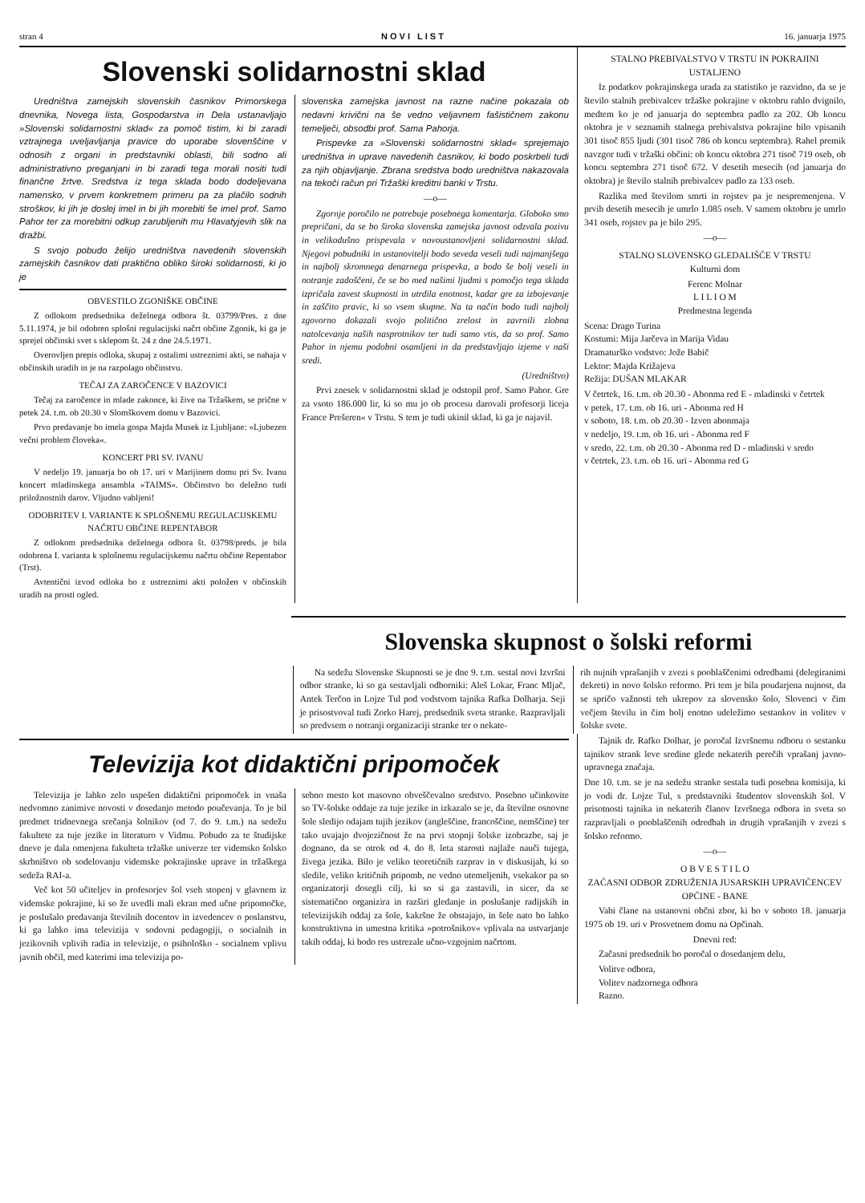stran 4 NOVI LIST 16. januarja 1975
Slovenski solidarnostni sklad
Uredništva zamejskih slovenskih časnikov Primorskega dnevnika, Novega lista, Gospodarstva in Dela ustanavljajo »Slovenski solidarnostni sklad« za pomoč tistim, ki bi zaradi vztrajnega uveljavljanja pravice do uporabe slovenščine v odnosih z organi in predstavniki oblasti, bili sodno ali administrativno preganjani in bi zaradi tega morali nositi tudi finančne žrtve. Sredstva iz tega sklada bodo dodeljevana namensko, v prvem konkretnem primeru pa za plačilo sodnih stroškov, ki jih je doslej imel in bi jih morebiti še imel prof. Samo Pahor ter za morebitni odkup zarubljenih mu Hlavatyjevih slik na dražbi.
S svojo pobudo želijo uredništva navedenih slovenskih zamejskih časnikov dati praktično obliko široki solidarnosti, ki jo je
OBVESTILO ZGONIŠKE OBČINE
Z odlokom predsednika deželnega odbora št. 03799/Pres. z dne 5.11.1974, je bil odobren splošni regulacijski načrt občine Zgonik, ki ga je sprejel občinski svet s sklepom št. 24 z dne 24.5.1971.
Overovljen prepis odloka, skupaj z ostalimi ustreznimi akti, se nahaja v občinskih uradih in je na razpolago občinstvu.
TEČAJ ZA ZAROČENCE V BAZOVICI
Tečaj za zaročence in mlade zakonce, ki živе na Tržaškem, se prične v petek 24. t.m. ob 20.30 v Slomškovem domu v Bazovici.
Prvo predavanje bo imela gospa Majda Musek iz Ljubljane: »Ljubezen večni problem človeka«.
KONCERT PRI SV. IVANU
V nedeljo 19. januarja bo ob 17. uri v Marijinem domu pri Sv. Ivanu koncert mladinskega ansambla »TAIMS«. Občinstvo bo deležno tudi priložnostnih darov. Vljudno vabljeni!
ODOBRITEV I. VARIANTE K SPLOŠNEMU REGULACIJSKEMU NAČRTU OBČINE REPENTABOR
Z odlokom predsednika deželnega odbora št. 03798/preds. je bila odobrena I. varianta k splošnemu regulacijskemu načrtu občine Repentabor (Trst).
Avtentični izvod odloka bo z ustreznimi akti položen v občinskih uradih na prosti ogled.
slovenska zamejska javnost na razne načine pokazala ob nedavni krivični na še vedno veljavnem fašističnem zakonu temelječi, obsodbi prof. Sama Pahorja.
Prispevke za »Slovenski solidarnostni sklad« sprejemajo uredništva in uprave navedenih časnikov, ki bodo poskrbeli tudi za njih objavljanje. Zbrana sredstva bodo uredništva nakazovala na tekoči račun pri Tržaški kreditni banki v Trstu.
—o—
Zgornje poročilo ne potrebuje posebnega komentarja. Globoko smo prepričani, da se bo široka slovenska zamejska javnost odzvala pozivu in velikodušno prispevala v novoustanovljeni solidarnostni sklad. Njegovi pobudniki in ustanovitelji bodo seveda veseli tudi najmanjšega in najbolj skromnega denarnega prispevka, a bodo še bolj veseli in notranje zadoščeni, če se bo med našimi ljudmi s pomočjo tega sklada izpričala zavest skupnosti in utrdila enotnost, kadar gre za izbojevanje in zaščito pravic, ki so vsem skupne. Na ta način bodo tudi najbolj zgovorno dokazali svojo politično zrelost in zavrnili zlobna natolcevanja naših nasprotnikov ter tudi samo vtis, da so prof. Samo Pahor in njemu podobni osamljeni in da predstavljajo izjeme v naši sredi.
(Uredništvo)
Prvi znesek v solidarnostni sklad je odstopil prof. Samo Pahor. Gre za vsoto 186.000 lir, ki so mu jo ob procesu darovali profesorji liceja France Prešeren« v Trstu. S tem je tudi ukinil sklad, ki ga je najavil.
STALNO PREBIVALSTVO V TRSTU IN POKRAJINI USTALJENO
Iz podatkov pokrajinskega urada za statistiko je razvidno, da se je število stalnih prebivalcev tržaške pokrajine v oktobru rahlo dvignilo, medtem ko je od januarja do septembra padlo za 202. Ob koncu oktobra je v seznamih stalnega prebivalstva pokrajine bilo vpisanih 301 tisoč 855 ljudi (301 tisoč 786 ob koncu septembra). Rahel premik navzgor tudi v tržaški občini: ob koncu oktobra 271 tisoč 719 oseb, ob koncu septembra 271 tisoč 672. V desetih mesecih (od januarja do oktobra) je število stalnih prebivalcev padlo za 133 oseb.
Razlika med številom smrti in rojstev pa je nespremenjena. V prvih desetih mesecih je umrlo 1.085 oseb. V samem oktobru je umrlo 341 oseb, rojstev pa je bilo 295.
—o—
STALNO SLOVENSKO GLEDALIŠČE V TRSTU
Kulturni dom
Ferenc Molnar
L I L I O M
Predmestna legenda
Scena: Drago Turina
Kostumi: Mija Jarčeva in Marija Vidau
Dramaturško vodstvo: Jože Babič
Lektor: Majda Križajeva
Režija: DUŠAN MLAKAR
V četrtek, 16. t.m. ob 20.30 - Abonma red E - mladinski v četrtek
v petek, 17. t.m. ob 16. uri - Abonma red H
v soboto, 18. t.m. ob 20.30 - Izven abonmaja
v nedeljo, 19. t.m. ob 16. uri - Abonma red F
v sredo, 22. t.m. ob 20.30 - Abonma red D - mladinski v sredo
v četrtek, 23. t.m. ob 16. uri - Abonma red G
Slovenska skupnost o šolski reformi
Na sedežu Slovenske Skupnosti se je dne 9. t.m. sestal novi Izvršni odbor stranke, ki so ga sestavljali odborniki: Aleš Lokar, Franc Mljač, Antek Terčon in Lojze Tul pod vodstvom tajnika Rafka Dolharja. Seji je prisostvoval tudi Zorko Harej, predsednik sveta stranke. Razpravljali so predvsem o notranji organizaciji stranke ter o nekate-
rih nujnih vprašanjih v zvezi s pooblaščenimi odredbami (delegiranimi dekreti) in novo šolsko reformo. Pri tem je bila poudarjena nujnost, da se spričo važnosti teh ukrepov za slovensko šolo, Slovenci v čim večjem številu in čim bolj enotno udeležimo sestankov in volitev v šolske svete.
Televizija kot didaktični pripomoček
Televizija je lahko zelo uspešen didaktični pripomoček in vnaša nedvomno zanimive novosti v dosedanjo metodo poučevanja. To je bil predmet tridnevnega srečanja šolnikov (od 7. do 9. t.m.) na sedežu fakultete za tuje jezike in literaturo v Vidmu. Pobudo za te študijske dneve je dala omenjena fakulteta tržaške univerze ter videmsko šolsko skrbništvo ob sodelovanju videmske pokrajinske uprave in tržaškega sedeža RAI-a.
Več kot 50 učiteljev in profesorjev šol vseh stopenj v glavnem iz videmske pokrajine, ki so že uvedli mali ekran med učne pripomočke, je poslušalo predavanja številnih docentov in izvedencev o poslanstvu, ki ga lahko ima televizija v sodovni pedagogiji, o socialnih in jezikovnih vplivih radia in televizije, o psihološko - socialnem vplivu javnih občil, med katerimi ima televizija po-
sebno mesto kot masovno obveščevalno sredstvo. Posebno učinkovite so TV-šolske oddaje za tuje jezike in izkazalo se je, da številne osnovne šole sledijo odajam tujih jezikov (angleščine, francoščine, nemščine) ter tako uvajajo dvojezičnost že na prvi stopnji šolske izobrazbe, saj je dognano, da se otrok od 4. do 8. leta starosti najlaže nauči tujega, živega jezika. Bilo je veliko teoretičnih razprav in v diskusijah, ki so sledile, veliko kritičnih pripomb, ne vedno utemeljenih, vsekakor pa so organizatorji dosegli cilj, ki so si ga zastavili, in sicer, da se sistematično organizira in razširi gledanje in poslušanje radijskih in televizijskih oddaj za šole, kakršne že obstajajo, in šele nato bo lahko konstruktivna in umestna kritika »potrošnikov« vplivala na ustvarjanje takih oddaj, ki bodo res ustrezale učno-vzgojnim načrtom.
Tajnik dr. Rafko Dolhar, je poročal Izvršnemu odboru o sestanku tajnikov strank leve sredine glede nekaterih perečih vprašanj javno-upravnega značaja.
Dne 10. t.m. se je na sedežu stranke sestala tudi posebna komisija, ki jo vodi dr. Lojze Tul, s predstavniki študentov slovenskih šol. V prisotnosti tajnika in nekaterih članov Izvršnega odbora in sveta so razpravljali o pooblaščenih odredbah in drugih vprašanjih v zvezi s šolsko reformo.
—o—
O B V E S T I L O
ZAČASNI ODBOR ZDRUŽENJA JUSARSKIH UPRAVIČENCEV
OPČINE - BANE
Vabi člane na ustanovni občni zbor, ki bo v soboto 18. januarja 1975 ob 19. uri v Prosvetnem domu na Opčinah.
Dnevni red:
Začasni predsednik bo poročal o dosedanjem delu,
Volitve odbora,
Volitev nadzornega odbora
Razno.